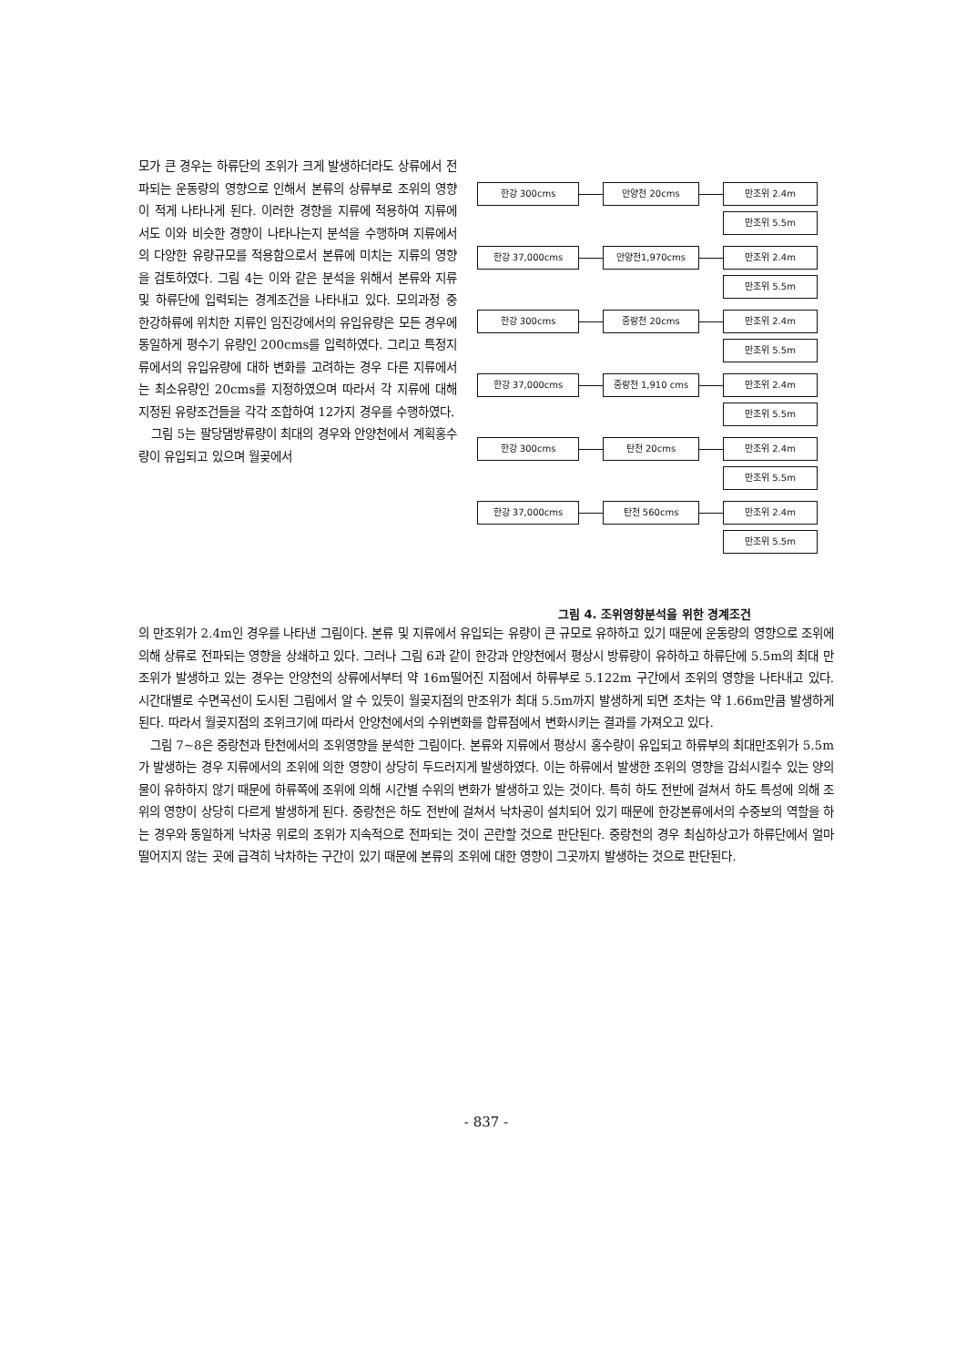모가 큰 경우는 하류단의 조위가 크게 발생하더라도 상류에서 전파되는 운동량의 영향으로 인해서 본류의 상류부로 조위의 영향이 적게 나타나게 된다. 이러한 경향을 지류에 적용하여 지류에서도 이와 비슷한 경향이 나타나는지 분석을 수행하며 지류에서의 다양한 유량규모를 적용함으로서 본류에 미치는 지류의 영향을 검토하였다. 그림 4는 이와 같은 분석을 위해서 본류와 지류 및 하류단에 입력되는 경계조건을 나타내고 있다. 모의과정 중 한강하류에 위치한 지류인 임진강에서의 유입유량은 모든 경우에 동일하게 평수기 유량인 200cms를 입력하였다. 그리고 특정지류에서의 유입유량에 대하 변화를 고려하는 경우 다른 지류에서는 최소유량인 20cms를 지정하였으며 따라서 각 지류에 대해 지정된 유량조건들을 각각 조합하여 12가지 경우를 수행하였다.
그림 5는 팔당댐방류량이 최대의 경우와 안양천에서 계획홍수량이 유입되고 있으며 월곶에서
한강 300cms 안양천 20cms 만조위 2.4m
만조위 5.5m
한강 37,000cms 안양천1,970cms 만조위 2.4m
만조위 5.5m
한강 300cms 중랑천 20cms 만조위 2.4m
만조위 5.5m
한강 37,000cms 중랑천 1,910 cms 만조위 2.4m
만조위 5.5m
한강 300cms 탄천 20cms 만조위 2.4m
만조위 5.5m
한강 37,000cms 탄천 560cms 만조위 2.4m
만조위 5.5m
그림 4. 조위영향분석을 위한 경계조건
의 만조위가 2.4m인 경우를 나타낸 그림이다. 본류 및 지류에서 유입되는 유량이 큰 규모로 유하하고 있기 때문에 운동량의 영향으로 조위에 의해 상류로 전파되는 영향을 상쇄하고 있다. 그러나 그림 6과 같이 한강과 안양천에서 평상시 방류량이 유하하고 하류단에 5.5m의 최대 만조위가 발생하고 있는 경우는 안양천의 상류에서부터 약 16m떨어진 지점에서 하류부로 5.122m 구간에서 조위의 영향을 나타내고 있다. 시간대별로 수면곡선이 도시된 그림에서 알 수 있듯이 월곶지점의 만조위가 최대 5.5m까지 발생하게 되면 조차는 약 1.66m만큼 발생하게 된다. 따라서 월곶지점의 조위크기에 따라서 안양천에서의 수위변화를 합류점에서 변화시키는 결과를 가져오고 있다.
그림 7~8은 중랑천과 탄천에서의 조위영향을 분석한 그림이다. 본류와 지류에서 평상시 홍수량이 유입되고 하류부의 최대만조위가 5.5m가 발생하는 경우 지류에서의 조위에 의한 영향이 상당히 두드러지게 발생하였다. 이는 하류에서 발생한 조위의 영향을 감쇠시킬수 있는 양의 물이 유하하지 않기 때문에 하류쪽에 조위에 의해 시간별 수위의 변화가 발생하고 있는 것이다. 특히 하도 전반에 걸쳐서 하도 특성에 의해 조위의 영향이 상당히 다르게 발생하게 된다. 중랑천은 하도 전반에 걸쳐서 낙차공이 설치되어 있기 때문에 한강본류에서의 수중보의 역할을 하는 경우와 동일하게 낙차공 위로의 조위가 지속적으로 전파되는 것이 곤란할 것으로 판단된다. 중랑천의 경우 최심하상고가 하류단에서 얼마 떨어지지 않는 곳에 급격히 낙차하는 구간이 있기 때문에 본류의 조위에 대한 영향이 그곳까지 발생하는 것으로 판단된다.
- 837 -